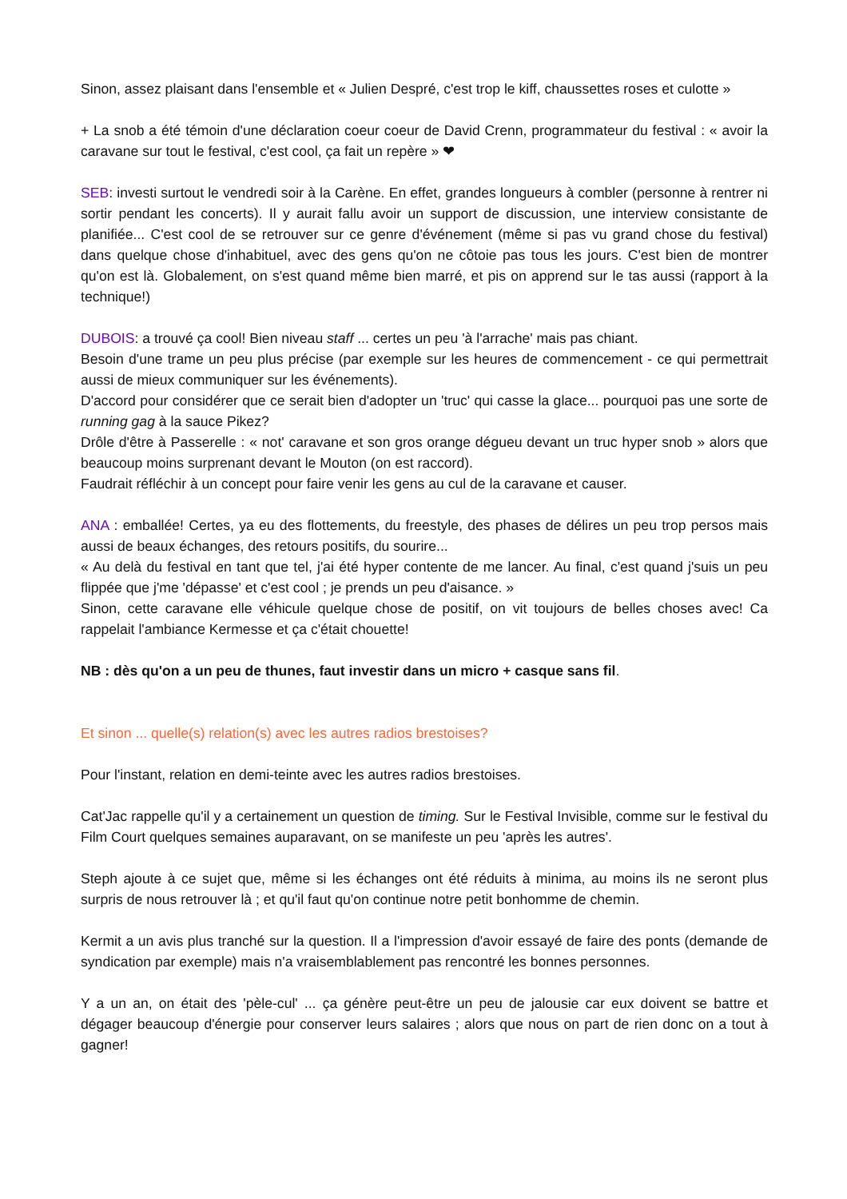Sinon, assez plaisant dans l'ensemble et « Julien Despré, c'est trop le kiff, chaussettes roses et culotte »
+ La snob a été témoin d'une déclaration coeur coeur de David Crenn, programmateur du festival : « avoir la caravane sur tout le festival, c'est cool, ça fait un repère » ❤
SEB: investi surtout le vendredi soir à la Carène. En effet, grandes longueurs à combler (personne à rentrer ni sortir pendant les concerts). Il y aurait fallu avoir un support de discussion, une interview consistante de planifiée... C'est cool de se retrouver sur ce genre d'événement (même si pas vu grand chose du festival) dans quelque chose d'inhabituel, avec des gens qu'on ne côtoie pas tous les jours. C'est bien de montrer qu'on est là. Globalement, on s'est quand même bien marré, et pis on apprend sur le tas aussi (rapport à la technique!)
DUBOIS: a trouvé ça cool! Bien niveau staff ... certes un peu 'à l'arrache' mais pas chiant.
Besoin d'une trame un peu plus précise (par exemple sur les heures de commencement - ce qui permettrait aussi de mieux communiquer sur les événements).
D'accord pour considérer que ce serait bien d'adopter un 'truc' qui casse la glace... pourquoi pas une sorte de running gag à la sauce Pikez?
Drôle d'être à Passerelle : « not' caravane et son gros orange dégueu devant un truc hyper snob » alors que beaucoup moins surprenant devant le Mouton (on est raccord).
Faudrait réfléchir à un concept pour faire venir les gens au cul de la caravane et causer.
ANA : emballée! Certes, ya eu des flottements, du freestyle, des phases de délires un peu trop persos mais aussi de beaux échanges, des retours positifs, du sourire...
« Au delà du festival en tant que tel, j'ai été hyper contente de me lancer. Au final, c'est quand j'suis un peu flippée que j'me 'dépasse' et c'est cool ; je prends un peu d'aisance. »
Sinon, cette caravane elle véhicule quelque chose de positif, on vit toujours de belles choses avec! Ca rappelait l'ambiance Kermesse et ça c'était chouette!
NB : dès qu'on a un peu de thunes, faut investir dans un micro + casque sans fil.
Et sinon ... quelle(s) relation(s) avec les autres radios brestoises?
Pour l'instant, relation en demi-teinte avec les autres radios brestoises.
Cat'Jac rappelle qu'il y a certainement un question de timing. Sur le Festival Invisible, comme sur le festival du Film Court quelques semaines auparavant, on se manifeste un peu 'après les autres'.
Steph ajoute à ce sujet que, même si les échanges ont été réduits à minima, au moins ils ne seront plus surpris de nous retrouver là ; et qu'il faut qu'on continue notre petit bonhomme de chemin.
Kermit a un avis plus tranché sur la question. Il a l'impression d'avoir essayé de faire des ponts (demande de syndication par exemple) mais n'a vraisemblablement pas rencontré les bonnes personnes.
Y a un an, on était des 'pèle-cul' ... ça génère peut-être un peu de jalousie car eux doivent se battre et dégager beaucoup d'énergie pour conserver leurs salaires ; alors que nous on part de rien donc on a tout à gagner!